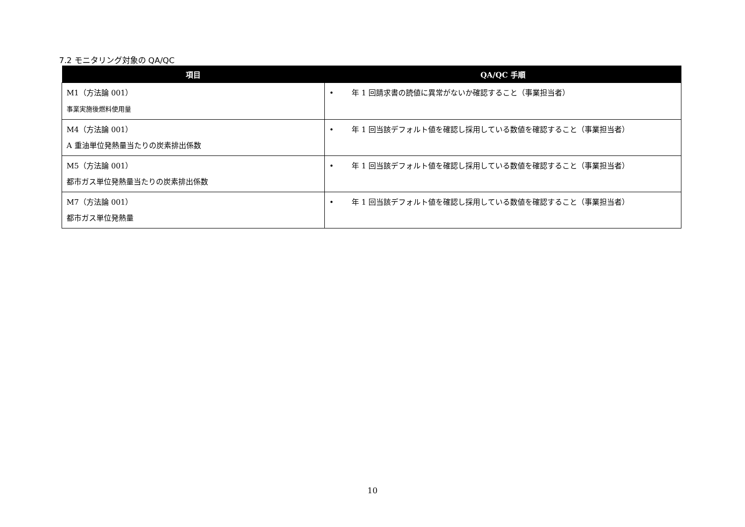7.2 モニタリング対象の QA/QC
| 項目 | QA/QC 手順 |
| --- | --- |
| M1（方法論 001） 事業実施後燃料使用量 | • 年 1 回請求書の読値に異常がないか確認すること（事業担当者） |
| M4（方法論 001） A 重油単位発熱量当たりの炭素排出係数 | • 年 1 回当該デフォルト値を確認し採用している数値を確認すること（事業担当者） |
| M5（方法論 001） 都市ガス単位発熱量当たりの炭素排出係数 | • 年 1 回当該デフォルト値を確認し採用している数値を確認すること（事業担当者） |
| M7（方法論 001） 都市ガス単位発熱量 | • 年 1 回当該デフォルト値を確認し採用している数値を確認すること（事業担当者） |
10